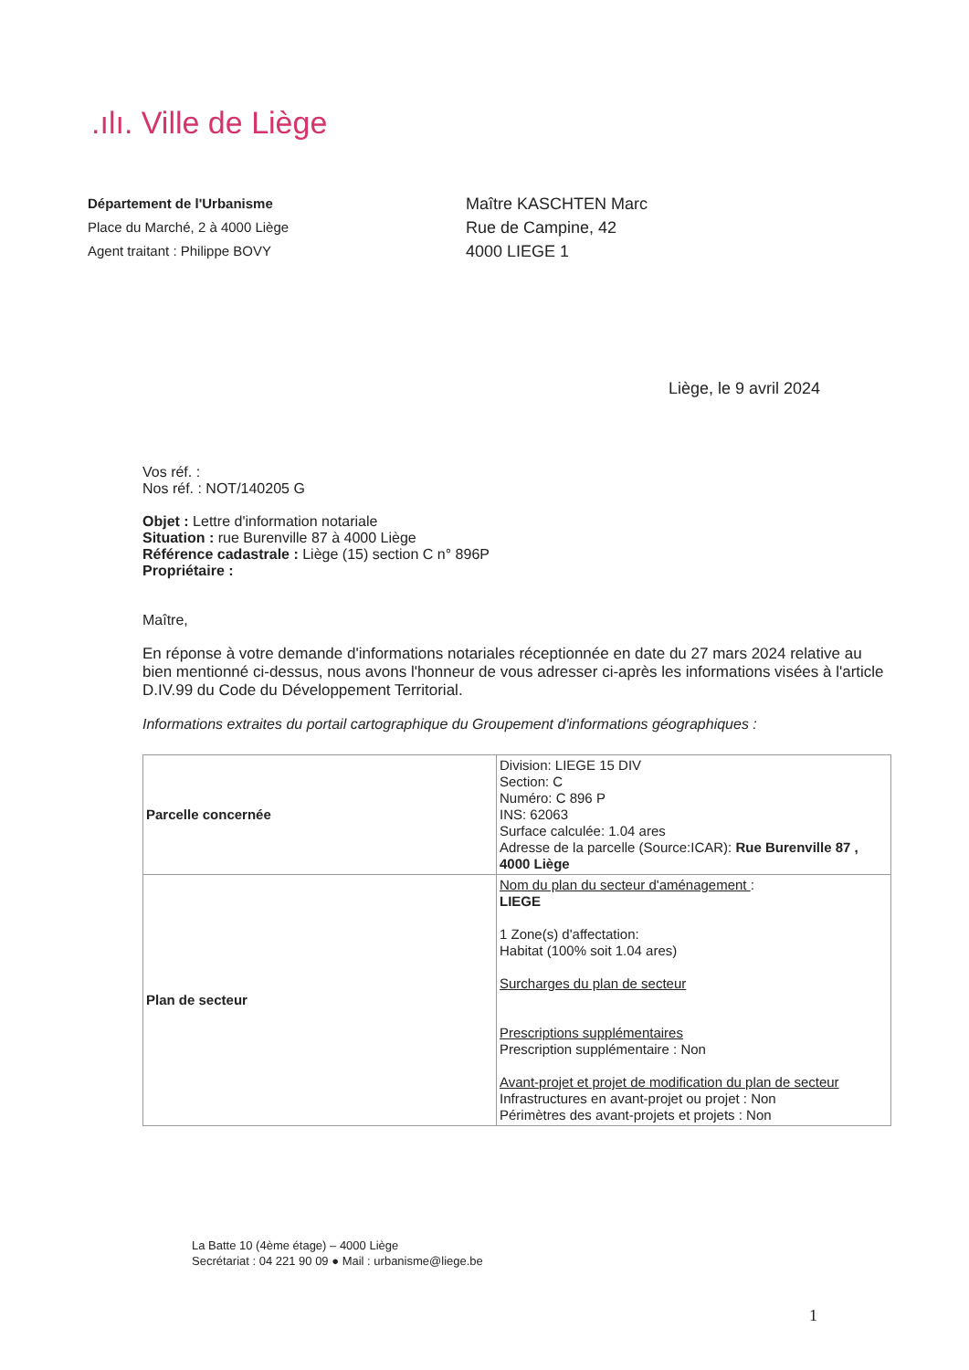.ılı. Ville de Liège
Département de l'Urbanisme
Place du Marché, 2 à 4000 Liège
Agent traitant : Philippe BOVY
Maître KASCHTEN Marc
Rue de Campine, 42
4000 LIEGE 1
Liège, le 9 avril 2024
Vos réf. :
Nos réf. : NOT/140205 G
Objet : Lettre d'information notariale
Situation : rue Burenville 87 à 4000 Liège
Référence cadastrale : Liège (15) section C n° 896P
Propriétaire :
Maître,
En réponse à votre demande d'informations notariales réceptionnée en date du 27 mars 2024 relative au bien mentionné ci-dessus, nous avons l'honneur de vous adresser ci-après les informations visées à l'article D.IV.99 du Code du Développement Territorial.
Informations extraites du portail cartographique du Groupement d'informations géographiques :
| Parcelle concernée | Division: LIEGE 15 DIV Section: C Numéro: C 896 P INS: 62063 Surface calculée: 1.04 ares Adresse de la parcelle (Source:ICAR): Rue Burenville 87 , 4000 Liège |
| Plan de secteur | Nom du plan du secteur d'aménagement : LIEGE 1 Zone(s) d'affectation: Habitat (100% soit 1.04 ares) Surcharges du plan de secteur Prescriptions supplémentaires Prescription supplémentaire : Non Avant-projet et projet de modification du plan de secteur Infrastructures en avant-projet ou projet : Non Périmètres des avant-projets et projets : Non |
La Batte 10 (4ème étage) – 4000 Liège
Secrétariat : 04 221 90 09 ● Mail : urbanisme@liege.be
1